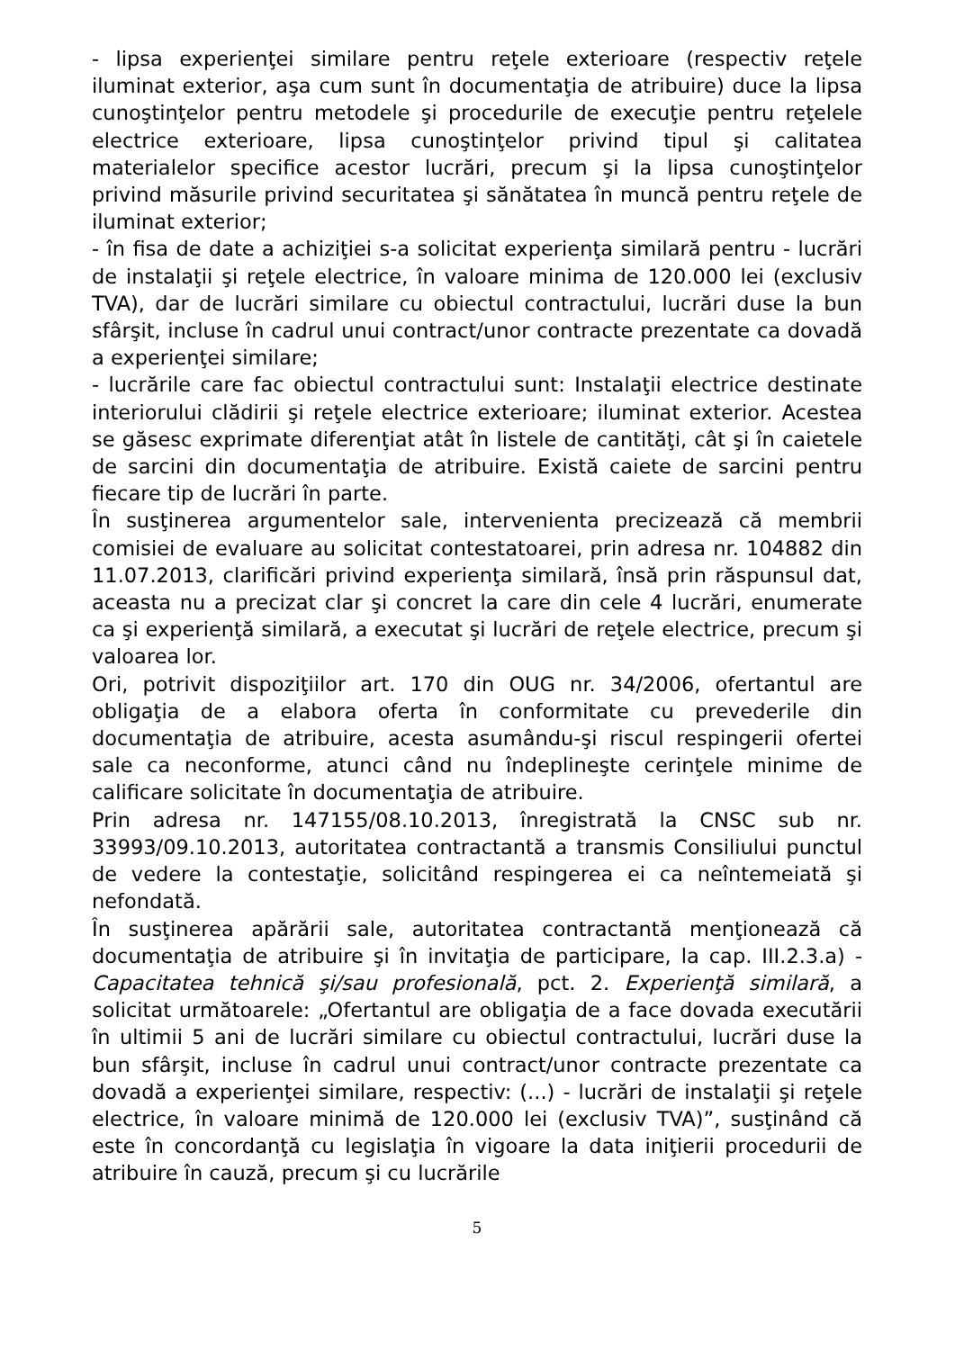- lipsa experienţei similare pentru reţele exterioare (respectiv reţele iluminat exterior, aşa cum sunt în documentaţia de atribuire) duce la lipsa cunoştinţelor pentru metodele şi procedurile de execuţie pentru reţelele electrice exterioare, lipsa cunoştinţelor privind tipul şi calitatea materialelor specifice acestor lucrări, precum şi la lipsa cunoştinţelor privind măsurile privind securitatea şi sănătatea în muncă pentru reţele de iluminat exterior;
- în fisa de date a achiziţiei s-a solicitat experienţa similară pentru - lucrări de instalaţii şi reţele electrice, în valoare minima de 120.000 lei (exclusiv TVA), dar de lucrări similare cu obiectul contractului, lucrări duse la bun sfârşit, incluse în cadrul unui contract/unor contracte prezentate ca dovadă a experienţei similare;
- lucrările care fac obiectul contractului sunt: Instalaţii electrice destinate interiorului clădirii şi reţele electrice exterioare; iluminat exterior. Acestea se găsesc exprimate diferenţiat atât în listele de cantităţi, cât şi în caietele de sarcini din documentaţia de atribuire. Există caiete de sarcini pentru fiecare tip de lucrări în parte.
În susţinerea argumentelor sale, intervenienta precizează că membrii comisiei de evaluare au solicitat contestatoarei, prin adresa nr. 104882 din 11.07.2013, clarificări privind experienţa similară, însă prin răspunsul dat, aceasta nu a precizat clar şi concret la care din cele 4 lucrări, enumerate ca şi experienţă similară, a executat şi lucrări de reţele electrice, precum şi valoarea lor.
Ori, potrivit dispoziţiilor art. 170 din OUG nr. 34/2006, ofertantul are obligaţia de a elabora oferta în conformitate cu prevederile din documentaţia de atribuire, acesta asumându-şi riscul respingerii ofertei sale ca neconforme, atunci când nu îndeplineşte cerinţele minime de calificare solicitate în documentaţia de atribuire.
Prin adresa nr. 147155/08.10.2013, înregistrată la CNSC sub nr. 33993/09.10.2013, autoritatea contractantă a transmis Consiliului punctul de vedere la contestaţie, solicitând respingerea ei ca neîntemeiată şi nefondată.
În susţinerea apărării sale, autoritatea contractantă menţionează că documentaţia de atribuire şi în invitaţia de participare, la cap. III.2.3.a) - Capacitatea tehnică şi/sau profesională, pct. 2. Experienţă similară, a solicitat următoarele: „Ofertantul are obligaţia de a face dovada executării în ultimii 5 ani de lucrări similare cu obiectul contractului, lucrări duse la bun sfârşit, incluse în cadrul unui contract/unor contracte prezentate ca dovadă a experienţei similare, respectiv: (...) - lucrări de instalaţii şi reţele electrice, în valoare minimă de 120.000 lei (exclusiv TVA)”, susţinând că este în concordanţă cu legislaţia în vigoare la data iniţierii procedurii de atribuire în cauză, precum şi cu lucrările
5